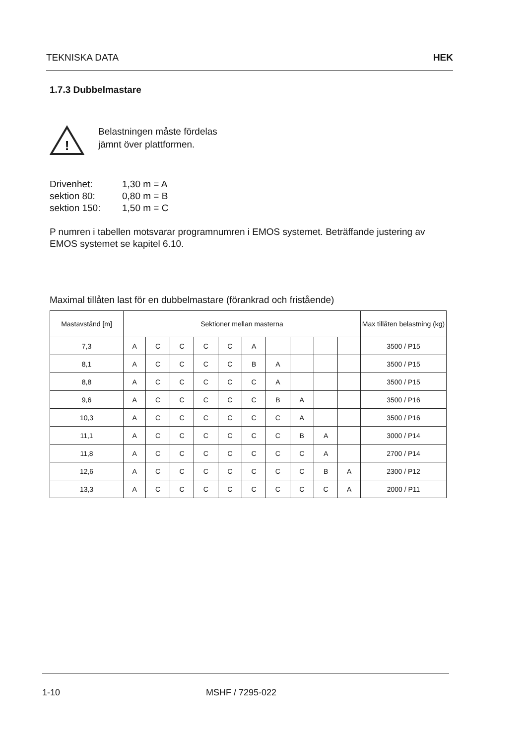TEKNISKA DATA HEK
1.7.3 Dubbelmastare
!
Belastningen måste fördelas
jämnt över plattformen.
Drivenhet: 1,30 m = A sektion 80: 0,80 m = B sektion 150: 1,50 m = C
P numren i tabellen motsvarar programnumren i EMOS systemet. Beträffande justering av EMOS systemet se kapitel 6.10.
Maximal tillåten last för en dubbelmastare (förankrad och fristående)
| Mastavstånd [m] | Sektioner mellan masterna | | | | | | | | | | Max tillåten belastning (kg) |
| --- | --- | --- | --- | --- | --- | --- | --- | --- | --- | --- | --- |
| 7,3 | A | C | C | C | C | A | | | | | 3500 / P15 |
| 8,1 | A | C | C | C | C | B | A | | | | 3500 / P15 |
| 8,8 | A | C | C | C | C | C | A | | | | 3500 / P15 |
| 9,6 | A | C | C | C | C | C | B | A | | | 3500 / P16 |
| 10,3 | A | C | C | C | C | C | C | A | | | 3500 / P16 |
| 11,1 | A | C | C | C | C | C | C | B | A | | 3000 / P14 |
| 11,8 | A | C | C | C | C | C | C | C | A | | 2700 / P14 |
| 12,6 | A | C | C | C | C | C | C | C | B | A | 2300 / P12 |
| 13,3 | A | C | C | C | C | C | C | C | C | A | 2000 / P11 |
1-10 MSHF / 7295-022